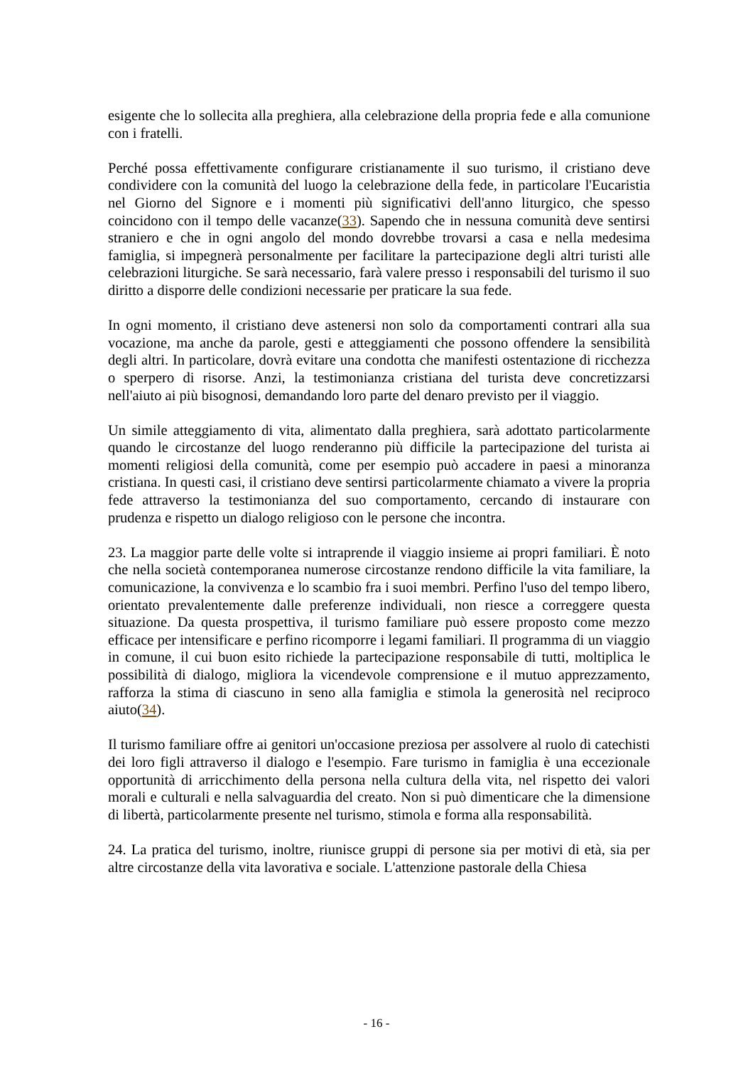esigente che lo sollecita alla preghiera, alla celebrazione della propria fede e alla comunione con i fratelli.
Perché possa effettivamente configurare cristianamente il suo turismo, il cristiano deve condividere con la comunità del luogo la celebrazione della fede, in particolare l'Eucaristia nel Giorno del Signore e i momenti più significativi dell'anno liturgico, che spesso coincidono con il tempo delle vacanze(33). Sapendo che in nessuna comunità deve sentirsi straniero e che in ogni angolo del mondo dovrebbe trovarsi a casa e nella medesima famiglia, si impegnerà personalmente per facilitare la partecipazione degli altri turisti alle celebrazioni liturgiche. Se sarà necessario, farà valere presso i responsabili del turismo il suo diritto a disporre delle condizioni necessarie per praticare la sua fede.
In ogni momento, il cristiano deve astenersi non solo da comportamenti contrari alla sua vocazione, ma anche da parole, gesti e atteggiamenti che possono offendere la sensibilità degli altri. In particolare, dovrà evitare una condotta che manifesti ostentazione di ricchezza o sperpero di risorse. Anzi, la testimonianza cristiana del turista deve concretizzarsi nell'aiuto ai più bisognosi, demandando loro parte del denaro previsto per il viaggio.
Un simile atteggiamento di vita, alimentato dalla preghiera, sarà adottato particolarmente quando le circostanze del luogo renderanno più difficile la partecipazione del turista ai momenti religiosi della comunità, come per esempio può accadere in paesi a minoranza cristiana. In questi casi, il cristiano deve sentirsi particolarmente chiamato a vivere la propria fede attraverso la testimonianza del suo comportamento, cercando di instaurare con prudenza e rispetto un dialogo religioso con le persone che incontra.
23. La maggior parte delle volte si intraprende il viaggio insieme ai propri familiari. È noto che nella società contemporanea numerose circostanze rendono difficile la vita familiare, la comunicazione, la convivenza e lo scambio fra i suoi membri. Perfino l'uso del tempo libero, orientato prevalentemente dalle preferenze individuali, non riesce a correggere questa situazione. Da questa prospettiva, il turismo familiare può essere proposto come mezzo efficace per intensificare e perfino ricomporre i legami familiari. Il programma di un viaggio in comune, il cui buon esito richiede la partecipazione responsabile di tutti, moltiplica le possibilità di dialogo, migliora la vicendevole comprensione e il mutuo apprezzamento, rafforza la stima di ciascuno in seno alla famiglia e stimola la generosità nel reciproco aiuto(34).
Il turismo familiare offre ai genitori un'occasione preziosa per assolvere al ruolo di catechisti dei loro figli attraverso il dialogo e l'esempio. Fare turismo in famiglia è una eccezionale opportunità di arricchimento della persona nella cultura della vita, nel rispetto dei valori morali e culturali e nella salvaguardia del creato. Non si può dimenticare che la dimensione di libertà, particolarmente presente nel turismo, stimola e forma alla responsabilità.
24. La pratica del turismo, inoltre, riunisce gruppi di persone sia per motivi di età, sia per altre circostanze della vita lavorativa e sociale. L'attenzione pastorale della Chiesa
- 16 -